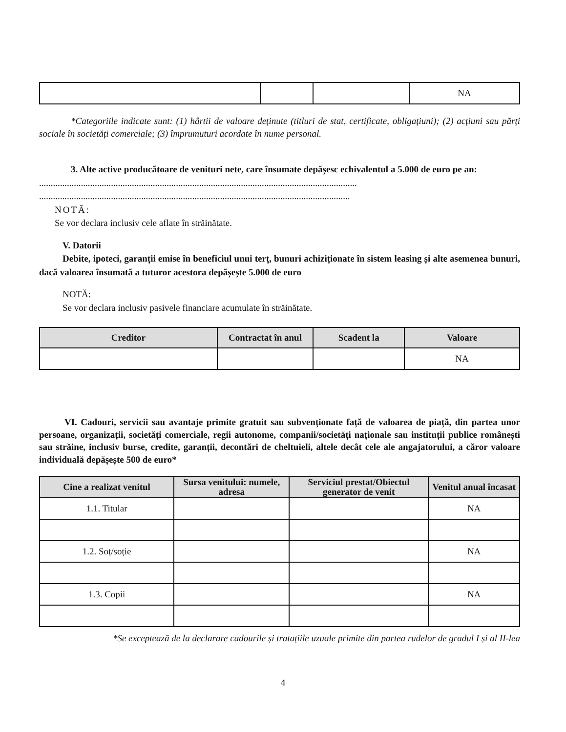| | | | NA |
*Categoriile indicate sunt: (1) hârtii de valoare deținute (titluri de stat, certificate, obligațiuni); (2) acțiuni sau părți sociale în societăți comerciale; (3) împrumuturi acordate în nume personal.
3. Alte active producătoare de venituri nete, care însumate depășesc echivalentul a 5.000 de euro pe an:
.........................................................................................................................................
......................................................................................................................................
NOTĂ:
Se vor declara inclusiv cele aflate în străinătate.
V. Datorii
Debite, ipoteci, garanții emise în beneficiul unui terț, bunuri achiziționate în sistem leasing și alte asemenea bunuri, dacă valoarea însumată a tuturor acestora depășește 5.000 de euro
NOTĂ:
Se vor declara inclusiv pasivele financiare acumulate în străinătate.
| Creditor | Contractat în anul | Scadent la | Valoare |
| --- | --- | --- | --- |
| | | | NA |
VI. Cadouri, servicii sau avantaje primite gratuit sau subvenționate față de valoarea de piață, din partea unor persoane, organizații, societăți comerciale, regii autonome, companii/societăți naționale sau instituții publice românești sau străine, inclusiv burse, credite, garanții, decontări de cheltuieli, altele decât cele ale angajatorului, a căror valoare individuală depășește 500 de euro*
| Cine a realizat venitul | Sursa venitului: numele, adresa | Serviciul prestat/Obiectul generator de venit | Venitul anual încasat |
| --- | --- | --- | --- |
| 1.1. Titular | | | NA |
| 1.2. Soț/soție | | | NA |
| 1.3. Copii | | | NA |
*Se exceptează de la declarare cadourile și tratațiile uzuale primite din partea rudelor de gradul I și al II-lea
4